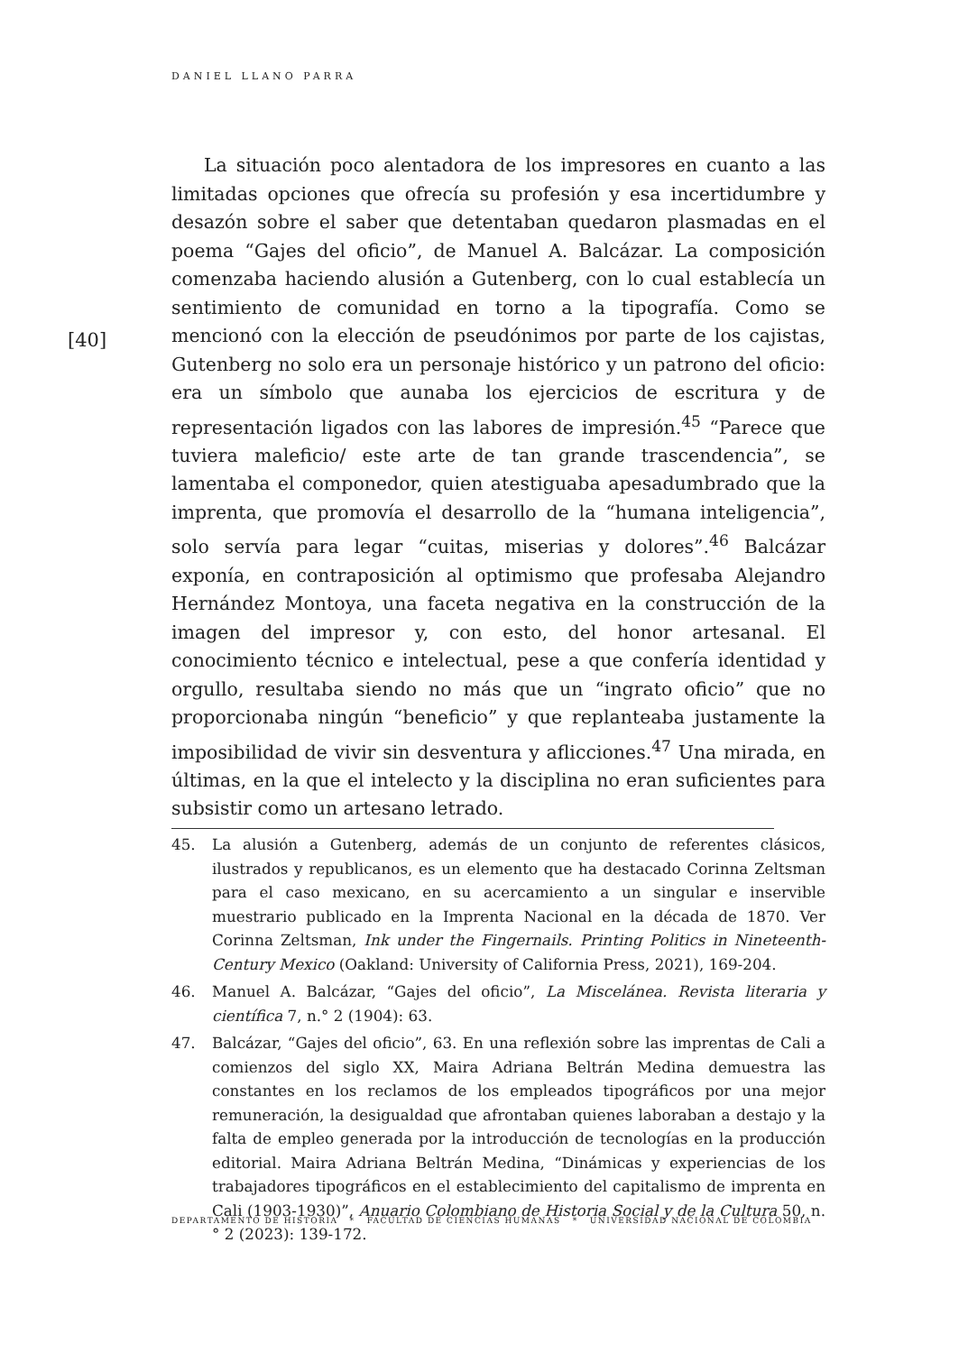DANIEL LLANO PARRA
La situación poco alentadora de los impresores en cuanto a las limitadas opciones que ofrecía su profesión y esa incertidumbre y desazón sobre el saber que detentaban quedaron plasmadas en el poema “Gajes del oficio”, de Manuel A. Balcázar. La composición comenzaba haciendo alusión a Gutenberg, con lo cual establecía un sentimiento de comunidad en torno a la tipografía. Como se mencionó con la elección de pseudónimos por parte de los cajistas, Gutenberg no solo era un personaje histórico y un patrono del oficio: era un símbolo que aunaba los ejercicios de escritura y de representación ligados con las labores de impresión.<sup>45</sup> “Parece que tuviera maleficio/ este arte de tan grande trascendencia”, se lamentaba el componedor, quien atestiguaba apesadumbrado que la imprenta, que promovía el desarrollo de la “humana inteligencia”, solo servía para legar “cuitas, miserias y dolores”.<sup>46</sup> Balcázar exponía, en contraposición al optimismo que profesaba Alejandro Hernández Montoya, una faceta negativa en la construcción de la imagen del impresor y, con esto, del honor artesanal. El conocimiento técnico e intelectual, pese a que confería identidad y orgullo, resultaba siendo no más que un “ingrato oficio” que no proporcionaba ningún “beneficio” y que replanteaba justamente la imposibilidad de vivir sin desventura y aflicciones.<sup>47</sup> Una mirada, en últimas, en la que el intelecto y la disciplina no eran suficientes para subsistir como un artesano letrado.
[40]
45. La alusión a Gutenberg, además de un conjunto de referentes clásicos, ilustrados y republicanos, es un elemento que ha destacado Corinna Zeltsman para el caso mexicano, en su acercamiento a un singular e inservible muestrario publicado en la Imprenta Nacional en la década de 1870. Ver Corinna Zeltsman, Ink under the Fingernails. Printing Politics in Nineteenth-Century Mexico (Oakland: University of California Press, 2021), 169-204.
46. Manuel A. Balcázar, “Gajes del oficio”, La Miscelánea. Revista literaria y científica 7, n.° 2 (1904): 63.
47. Balcázar, “Gajes del oficio”, 63. En una reflexión sobre las imprentas de Cali a comienzos del siglo XX, Maira Adriana Beltrán Medina demuestra las constantes en los reclamos de los empleados tipográficos por una mejor remuneración, la desigualdad que afrontaban quienes laboraban a destajo y la falta de empleo generada por la introducción de tecnologías en la producción editorial. Maira Adriana Beltrán Medina, “Dinámicas y experiencias de los trabajadores tipográficos en el establecimiento del capitalismo de imprenta en Cali (1903-1930)”, Anuario Colombiano de Historia Social y de la Cultura 50, n.° 2 (2023): 139-172.
DEPARTAMENTO DE HISTORIA * FACULTAD DE CIENCIAS HUMANAS * UNIVERSIDAD NACIONAL DE COLOMBIA